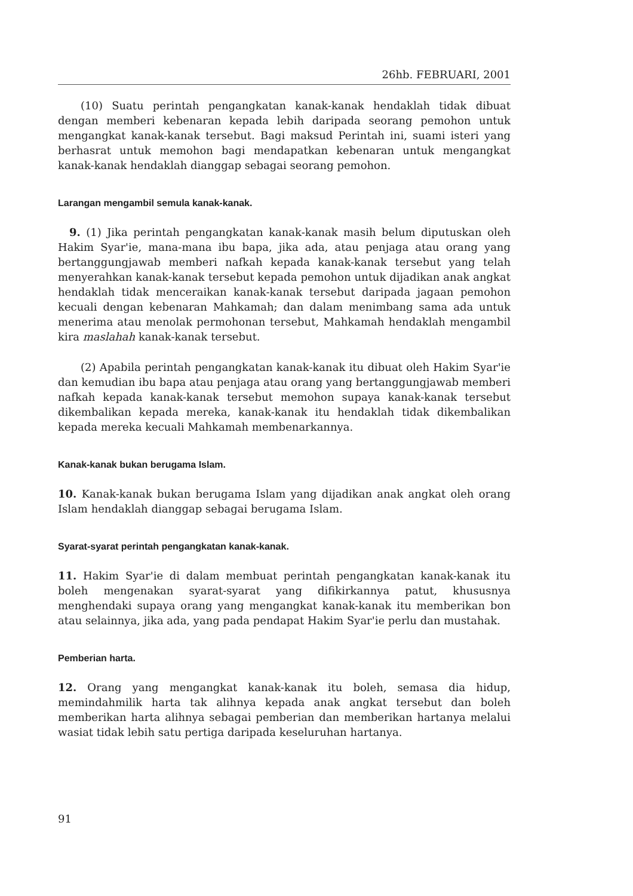26hb. FEBRUARI, 2001
(10) Suatu perintah pengangkatan kanak-kanak hendaklah tidak dibuat dengan memberi kebenaran kepada lebih daripada seorang pemohon untuk mengangkat kanak-kanak tersebut. Bagi maksud Perintah ini, suami isteri yang berhasrat untuk memohon bagi mendapatkan kebenaran untuk mengangkat kanak-kanak hendaklah dianggap sebagai seorang pemohon.
Larangan mengambil semula kanak-kanak.
9. (1) Jika perintah pengangkatan kanak-kanak masih belum diputuskan oleh Hakim Syar'ie, mana-mana ibu bapa, jika ada, atau penjaga atau orang yang bertanggungjawab memberi nafkah kepada kanak-kanak tersebut yang telah menyerahkan kanak-kanak tersebut kepada pemohon untuk dijadikan anak angkat hendaklah tidak menceraikan kanak-kanak tersebut daripada jagaan pemohon kecuali dengan kebenaran Mahkamah; dan dalam menimbang sama ada untuk menerima atau menolak permohonan tersebut, Mahkamah hendaklah mengambil kira maslahah kanak-kanak tersebut.
(2) Apabila perintah pengangkatan kanak-kanak itu dibuat oleh Hakim Syar'ie dan kemudian ibu bapa atau penjaga atau orang yang bertanggungjawab memberi nafkah kepada kanak-kanak tersebut memohon supaya kanak-kanak tersebut dikembalikan kepada mereka, kanak-kanak itu hendaklah tidak dikembalikan kepada mereka kecuali Mahkamah membenarkannya.
Kanak-kanak bukan berugama Islam.
10. Kanak-kanak bukan berugama Islam yang dijadikan anak angkat oleh orang Islam hendaklah dianggap sebagai berugama Islam.
Syarat-syarat perintah pengangkatan kanak-kanak.
11. Hakim Syar'ie di dalam membuat perintah pengangkatan kanak-kanak itu boleh mengenakan syarat-syarat yang difikirkannya patut, khususnya menghendaki supaya orang yang mengangkat kanak-kanak itu memberikan bon atau selainnya, jika ada, yang pada pendapat Hakim Syar'ie perlu dan mustahak.
Pemberian harta.
12. Orang yang mengangkat kanak-kanak itu boleh, semasa dia hidup, memindahmilik harta tak alihnya kepada anak angkat tersebut dan boleh memberikan harta alihnya sebagai pemberian dan memberikan hartanya melalui wasiat tidak lebih satu pertiga daripada keseluruhan hartanya.
91